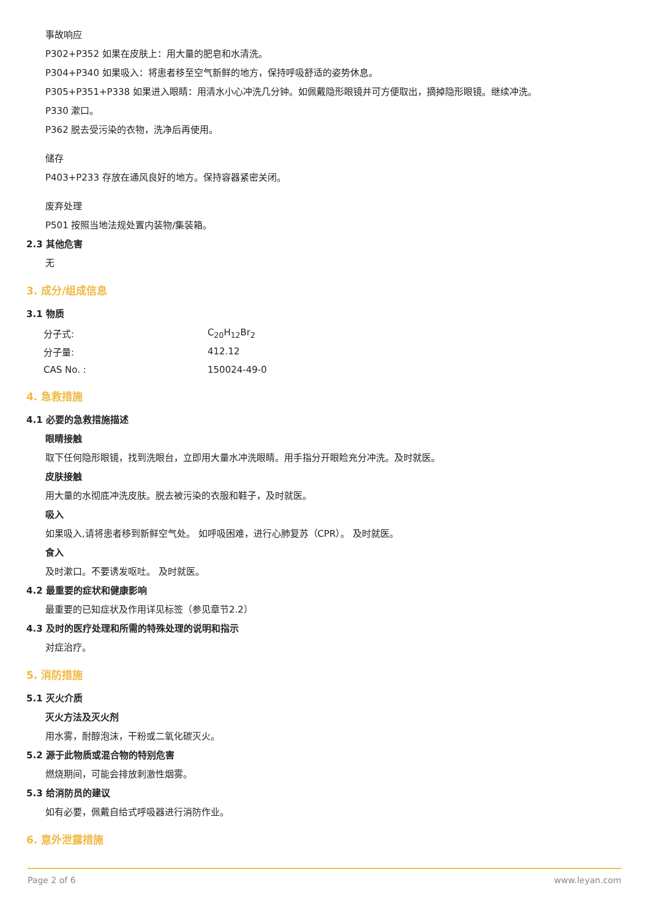事故响应
P302+P352 如果在皮肤上：用大量的肥皂和水清洗。
P304+P340 如果吸入：将患者移至空气新鲜的地方，保持呼吸舒适的姿势休息。
P305+P351+P338 如果进入眼睛：用清水小心冲洗几分钟。如佩戴隐形眼镜并可方便取出，摘掉隐形眼镜。继续冲洗。
P330 漱口。
P362 脱去受污染的衣物，洗净后再使用。
储存
P403+P233 存放在通风良好的地方。保持容器紧密关闭。
废弃处理
P501 按照当地法规处置内装物/集装箱。
2.3 其他危害
无
3. 成分/组成信息
3.1 物质
| 分子式: | C<sub>20</sub>H<sub>12</sub>Br<sub>2</sub> |
| 分子量: | 412.12 |
| CAS No. : | 150024-49-0 |
4. 急救措施
4.1 必要的急救措施描述
眼睛接触
取下任何隐形眼镜，找到洗眼台，立即用大量水冲洗眼睛。用手指分开眼睑充分冲洗。及时就医。
皮肤接触
用大量的水彻底冲洗皮肤。脱去被污染的衣服和鞋子，及时就医。
吸入
如果吸入,请将患者移到新鲜空气处。 如呼吸困难，进行心肺复苏（CPR）。 及时就医。
食入
及时漱口。不要诱发呕吐。 及时就医。
4.2 最重要的症状和健康影响
最重要的已知症状及作用详见标签（参见章节2.2）
4.3 及时的医疗处理和所需的特殊处理的说明和指示
对症治疗。
5. 消防措施
5.1 灭火介质
灭火方法及灭火剂
用水雾，耐醇泡沫，干粉或二氧化碳灭火。
5.2 源于此物质或混合物的特别危害
燃烧期间，可能会排放刺激性烟雾。
5.3 给消防员的建议
如有必要，佩戴自给式呼吸器进行消防作业。
6. 意外泄露措施
Page 2 of 6 www.leyan.com